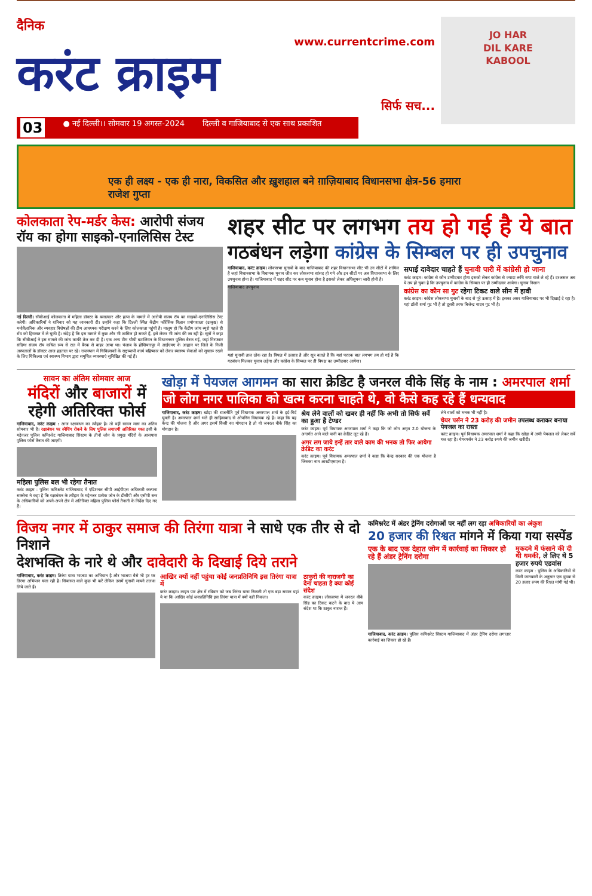दैनिक
www.currentcrime.com
करंट क्राइम
सिर्फ सच...
JO HAR
DIL KARE
KABOOL
03 ● नई दिल्ली।। सोमवार 19 अगस्त-2024 दिल्ली व गाजियाबाद से एक साथ प्रकाशित
एक ही लक्ष्य - एक ही नारा, विकसित और ख़ुशहाल बने ग़ाज़ियाबाद विधानसभा क्षेत्र-56 हमारा राजेश गुप्ता
कोलकाता रेप-मर्डर केस: आरोपी संजय रॉय का होगा साइको-एनालिसिस टेस्ट
नई दिल्ली। सीबीआई कोलकाता में महिला डॉक्टर के बलात्कार और हत्या के मामले में आरोपी संजय रॉय का साइको-एनालिसिस टेस्ट करेगी। अधिकारियों ने शनिवार को यह जानकारी दी। उन्होंने कहा कि दिल्ली स्थित केंद्रीय फॉरेंसिक विज्ञान प्रयोगशाला (उत्कृष्ठ) से मनोवैज्ञानिक और व्यवहार विशेषज्ञों की टीम आवश्यक परीक्षण करने के लिए कोलकाता पहुंची है। मालूम हो कि केंद्रीय जांच ब्यूरो पहले ही रॉय को हिरासत में ले चुकी है। संदेह है कि इस मामले में कुछ और भी शामिल हो सकते हैं, इसे लेकर भी जांच की जा रही है। सूत्रों ने कहा कि सीबीआई ने इस मामले की जांच काफी तेज कर दी है। एक अन्य टीम चौथी बटालियन के विधाननगर पुलिस बैरक गई, जहां गिरफ्तार संदिग्ध संजय रॉय कथित रूप से रात में बैरक से बाहर आया था। पंजाब के होशियारपुर में आईएमए के आह्वान पर जिले के निजी अस्पतालों के डॉक्टर आज हड़ताल पर रहे। राजस्थान में चिकित्सकों के राष्ट्रव्यापी कार्य बहिष्कार को लेकर स्वास्थ्य सेवाओं को सुचारू रखने के लिए चिकित्सा एवं स्वास्थ्य विभाग द्वारा समुचित व्यवस्थाएं सुनिश्चित की गई हैं।
शहर सीट पर लगभग तय हो गई है ये बात
गठबंधन लड़ेगा कांग्रेस के सिम्बल पर ही उपचुनाव
गाजियाबाद, करंट क्राइम। लोकसभा चुनावों के बाद गाजियाबाद की शहर विधानसभा सीट भी उन सीटों में शामिल है जहां विधानसभा के विधायक चुनाव जीत कर लोकसभा सांसद हो गये और इन सीटों पर अब विधानसभा के लिए उपचुनाव होना है। गाजियाबाद में शहर सीट पर कब चुनाव होना है इसको लेकर अधिसूचना जारी होनी है।
गाजियाबाद उपचुनाव
यहां चुनावी ताल ठोक रहा है। विपक्ष में उत्साह है और सूत्र बताते हैं कि यहां परएक बात लगभग तय हो गई है कि गठबंधन मिलकर चुनाव लड़ेगा और कांग्रेस के सिम्बल पर ही विपक्ष का उम्मीदवार आयेगा।
सपाई दावेदार चाहते हैं चुनावी पारी में कांग्रेसी हो जाना
करंट क्राइम। कांग्रेस से कौन उम्मीदवार होगा इसको लेकर कांग्रेस से ज्यादा रूचि सपा वाले ले रहे हैं। दरअसल अब ये तय हो चुका है कि उपचुनाव में कांग्रेस के सिम्बल पर ही उम्मीदवार आयेगा। चुनाव निशान
कांग्रेस का कौन सा गुट रहेगा टिकट वाले सीन में हावी
करंट क्राइम। कांग्रेस लोकसभा चुनावों के बाद से पूरे उत्साह में है। इसका असर गाजियाबाद पर भी दिखाई दे रहा है। यहां डॉली शर्मा गुट भी है तो दूसरी तरफ बिजेन्द्र यादव गुट भी है।
सावन का अंतिम सोमवार आज
मंदिरों और बाजारों में रहेगी अतिरिक्त फोर्स
गाजियाबाद, करंट क्राइम : आज रक्षाबंधन का त्यौहार है। तो वहीं सावन मास का अंतिम सोमवार भी है। रक्षाबंधन पर स्नैचिंग रोकने के लिए पुलिस लगाएगी अतिरिक्त गश्त इसी के मद्देनजर पुलिस कमिश्नरेट गाजियाबाद सिस्टम के तीनों जोन के प्रमुख मंदिरों के आसपास पुलिस फोर्स तैनात की जाएगी।
महिला पुलिस बल भी रहेगा तैनात
करंट क्राइम : पुलिस कमिश्नरेट गाजियाबाद में एडिशनल सीपी आईपीएस अधिकारी कल्पना सक्सेना ने कहा है कि रक्षाबंधन के त्यौहार के मद्देनजर प्रत्येक जोन के डीसीपी और एसीपी स्तर के अधिकारियों को अपने-अपने क्षेत्र में अतिरिक्त महिला पुलिस फोर्स तैनाती के निर्देश दिए गए हैं।
खोड़ा में पेयजल आगमन का सारा क्रेडिट है जनरल वीके सिंह के नाम : अमरपाल शर्मा
जो लोग नगर पालिका को खत्म करना चाहते थे, वो कैसे कह रहे हैं धन्यवाद
गाजियाबाद, करंट क्राइम। खोड़ा की राजनीति पूर्व विधायक अमरपाल शर्मा के इर्द-गिर्द घूमती है। अमरपाल शर्मा भले ही साहिबाबाद से ओपनिंग विधायक रहे हैं। कहा कि यह केन्द्र की योजना है और अगर इसमें किसी का योगदान है तो वो जनरल वीके सिंह का योगदान है।
श्रेय लेने वालों को खबर ही नहीं कि अभी तो सिर्फ सर्वे का हुआ है टेण्डर
करंट क्राइम। पूर्व विधायक अमरपाल शर्मा ने कहा कि जो लोग अमृत 2.0 योजना के अन्तर्गत आने वाले पानी का क्रेडिट लूट रहे हैं।
अगर लग जाये इन्हें तार वाले काम की भनक तो फिर आयेगा क्रेडिट का करंट
करंट क्राइम। पूर्व विधायक अमरपाल शर्मा ने कहा कि केन्द्र सरकार की एक योजना है जिसका नाम आरडीएसएस है।
लेने वालों को भनक भी नहीं है।
चेयर पर्सन ने 23 करोड़ की जमीन उपलब्ध कराकर बनाया पेयजल का रास्ता
करंट क्राइम। पूर्व विधायक अमरपाल शर्मा ने कहा कि खोड़ा में अभी पेयजल को लेकर सर्वे चल रहा है। चेयरपर्सन ने 23 करोड़ रुपये की जमीन खरीदी।
विजय नगर में ठाकुर समाज की तिरंगा यात्रा ने साधे एक तीर से दो निशाने
देशभक्ति के नारे थे और दावेदारी के दिखाई दिये तराने
गाजियाबाद, करंट क्राइम। तिरंगा यात्रा भाजपा का अभियान है और भाजपा वैसे भी हर घर तिरंगा अभियान चला रही है। सियासत वाले कुछ भी करें लेकिन उसमें चुनावी मायने तलाश लिये जाते हैं।
आखिर क्यों नहीं पहुंचा कोई जनप्रतिनिधि इस तिरंगा यात्रा में
करंट क्राइम। लाइन पार क्षेत्र में रविवार को जब तिरंगा यात्रा निकली तो एक बड़ा सवाल यहां ये था कि आखिर कोई जनप्रतिनिधि इस तिरंगा यात्रा में क्यों नहीं निकला।
ठाकुरों की नाराजगी का देना चाहता है क्या कोई संदेश
करंट क्राइम। लोकसभा में जनरल वीके सिंह का टिकट कटने के बाद ये आम संदेश था कि ठाकुर नाराज हैं।
कमिश्नरेट में अंडर ट्रेनिंग दरोगाओं पर नहीं लग रहा अधिकारियों का अंकुश
20 हजार की रिश्वत मांगने में किया गया सस्पेंड
एक के बाद एक देहात जोन में कार्रवाई का शिकार हो रहे हैं अंडर ट्रेनिंग दरोगा
गाजियाबाद, करंट क्राइम। पुलिस कमिश्नरेट सिस्टम गाजियाबाद में अंडर ट्रेनिंग दरोगा लगातार कार्रवाई का शिकार हो रहे हैं।
मुकदमे में फंसाने की दी थी धमकी, ले लिए थे 5 हजार रुपये एडवांस
करंट क्राइम : पुलिस के अधिकारियों से मिली जानकारी के अनुसार एक युवक से 20 हजार रुपय की रिश्वत मांगी गई थी।